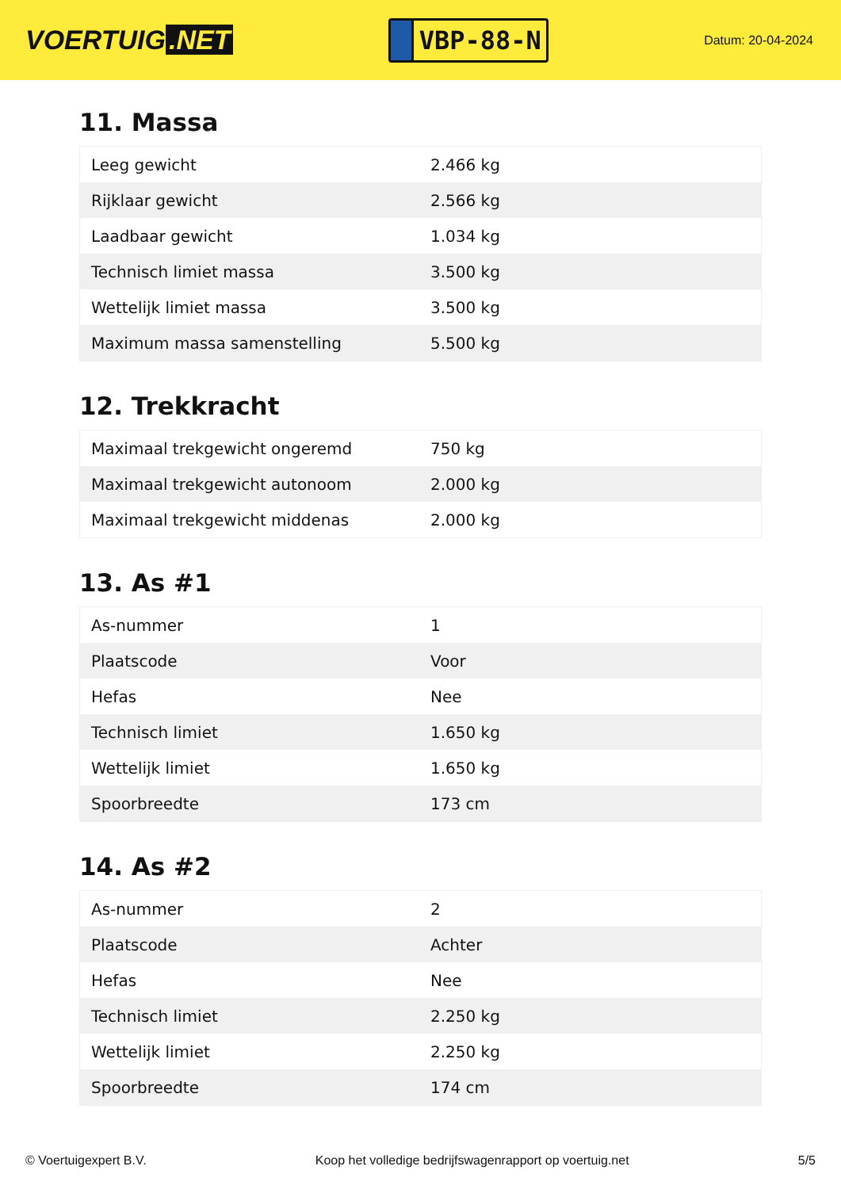VOERTUIG.NET
VBP-88-N
Datum: 20-04-2024
11. Massa
| Leeg gewicht | 2.466 kg |
| Rijklaar gewicht | 2.566 kg |
| Laadbaar gewicht | 1.034 kg |
| Technisch limiet massa | 3.500 kg |
| Wettelijk limiet massa | 3.500 kg |
| Maximum massa samenstelling | 5.500 kg |
12. Trekkracht
| Maximaal trekgewicht ongeremd | 750 kg |
| Maximaal trekgewicht autonoom | 2.000 kg |
| Maximaal trekgewicht middenas | 2.000 kg |
13. As #1
| As-nummer | 1 |
| Plaatscode | Voor |
| Hefas | Nee |
| Technisch limiet | 1.650 kg |
| Wettelijk limiet | 1.650 kg |
| Spoorbreedte | 173 cm |
14. As #2
| As-nummer | 2 |
| Plaatscode | Achter |
| Hefas | Nee |
| Technisch limiet | 2.250 kg |
| Wettelijk limiet | 2.250 kg |
| Spoorbreedte | 174 cm |
© Voertuigexpert B.V. Koop het volledige bedrijfswagenrapport op voertuig.net 5/5